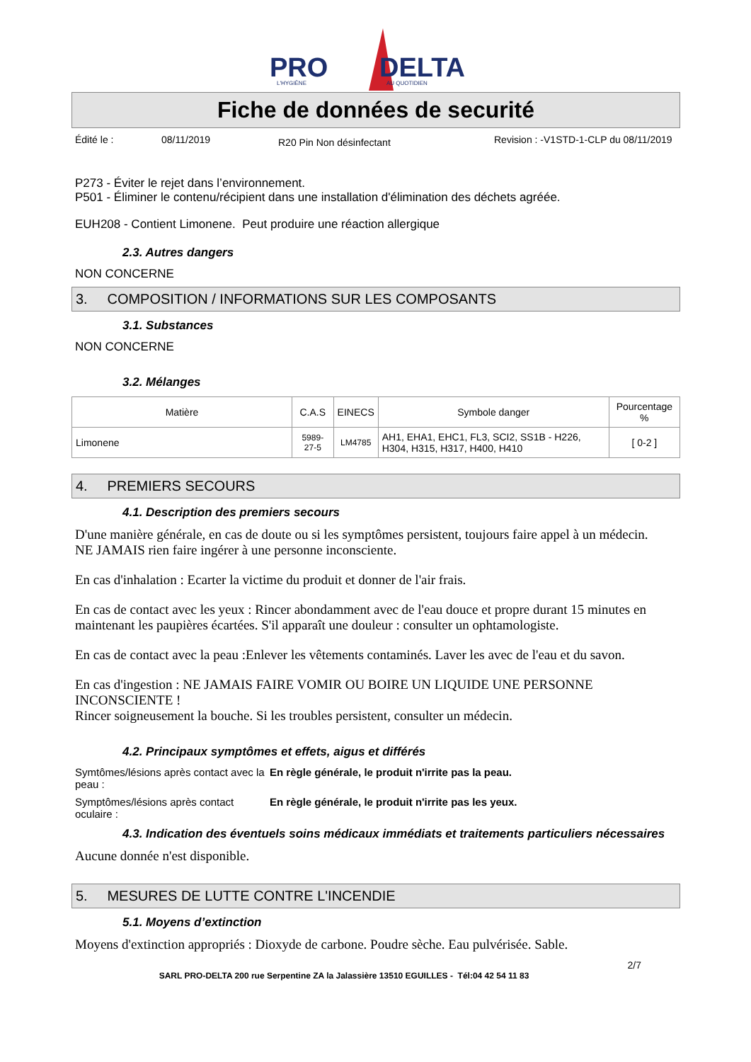PRO
DELTA
L'HYGIÈNE
AU QUOTIDIEN
Fiche de données de securité
Édité le : 08/11/2019 R20 Pin Non désinfectant Revision : -V1STD-1-CLP du 08/11/2019
P273 - Éviter le rejet dans l’environnement.
P501 - Éliminer le contenu/récipient dans une installation d'élimination des déchets agréée.
EUH208 - Contient Limonene. Peut produire une réaction allergique
2.3. Autres dangers
NON CONCERNE
3. COMPOSITION / INFORMATIONS SUR LES COMPOSANTS
3.1. Substances
NON CONCERNE
3.2. Mélanges
| Matière | C.A.S | EINECS | Symbole danger | Pourcentage % |
| --- | --- | --- | --- | --- |
| Limonene | 5989-27-5 | LM4785 | AH1, EHA1, EHC1, FL3, SCI2, SS1B - H226, H304, H315, H317, H400, H410 | [ 0-2 ] |
4. PREMIERS SECOURS
4.1. Description des premiers secours
D'une manière générale, en cas de doute ou si les symptômes persistent, toujours faire appel à un médecin.
NE JAMAIS rien faire ingérer à une personne inconsciente.
En cas d'inhalation : Ecarter la victime du produit et donner de l'air frais.
En cas de contact avec les yeux : Rincer abondamment avec de l'eau douce et propre durant 15 minutes en maintenant les paupières écartées. S'il apparaît une douleur : consulter un ophtamologiste.
En cas de contact avec la peau :Enlever les vêtements contaminés. Laver les avec de l'eau et du savon.
En cas d'ingestion : NE JAMAIS FAIRE VOMIR OU BOIRE UN LIQUIDE UNE PERSONNE INCONSCIENTE !
Rincer soigneusement la bouche. Si les troubles persistent, consulter un médecin.
4.2. Principaux symptômes et effets, aigus et différés
Symtômes/lésions après contact avec la peau :
En règle générale, le produit n'irrite pas la peau.
Symptômes/lésions après contact oculaire :
En règle générale, le produit n'irrite pas les yeux.
4.3. Indication des éventuels soins médicaux immédiats et traitements particuliers nécessaires
Aucune donnée n'est disponible.
5. MESURES DE LUTTE CONTRE L'INCENDIE
5.1. Moyens d’extinction
Moyens d'extinction appropriés : Dioxyde de carbone. Poudre sèche. Eau pulvérisée. Sable.
2/7
SARL PRO-DELTA 200 rue Serpentine ZA la Jalassière 13510 EGUILLES - Tél:04 42 54 11 83